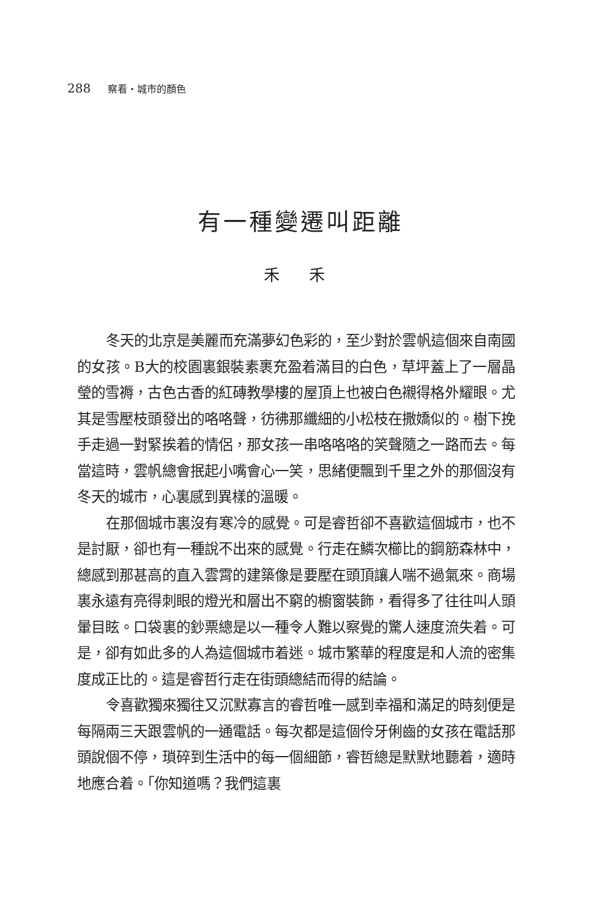288 察看・城市的顏色
有一種變遷叫距離
禾 禾
冬天的北京是美麗而充滿夢幻色彩的，至少對於雲帆這個來自南國的女孩。B大的校園裏銀裝素裹充盈着滿目的白色，草坪蓋上了一層晶瑩的雪褥，古色古香的紅磚教學樓的屋頂上也被白色襯得格外耀眼。尤其是雪壓枝頭發出的咯咯聲，彷彿那纖細的小松枝在撒嬌似的。樹下挽手走過一對緊挨着的情侶，那女孩一串咯咯咯的笑聲隨之一路而去。每當這時，雲帆總會抿起小嘴會心一笑，思緒便飄到千里之外的那個沒有冬天的城市，心裏感到異樣的溫暖。
在那個城市裏沒有寒冷的感覺。可是睿哲卻不喜歡這個城市，也不是討厭，卻也有一種說不出來的感覺。行走在鱗次櫛比的鋼筋森林中，總感到那甚高的直入雲霄的建築像是要壓在頭頂讓人喘不過氣來。商場裏永遠有亮得刺眼的燈光和層出不窮的櫥窗裝飾，看得多了往往叫人頭暈目眩。口袋裏的鈔票總是以一種令人難以察覺的驚人速度流失着。可是，卻有如此多的人為這個城市着迷。城市繁華的程度是和人流的密集度成正比的。這是睿哲行走在街頭總結而得的結論。
令喜歡獨來獨往又沉默寡言的睿哲唯一感到幸福和滿足的時刻便是每隔兩三天跟雲帆的一通電話。每次都是這個伶牙俐齒的女孩在電話那頭說個不停，瑣碎到生活中的每一個細節，睿哲總是默默地聽着，適時地應合着。「你知道嗎？我們這裏